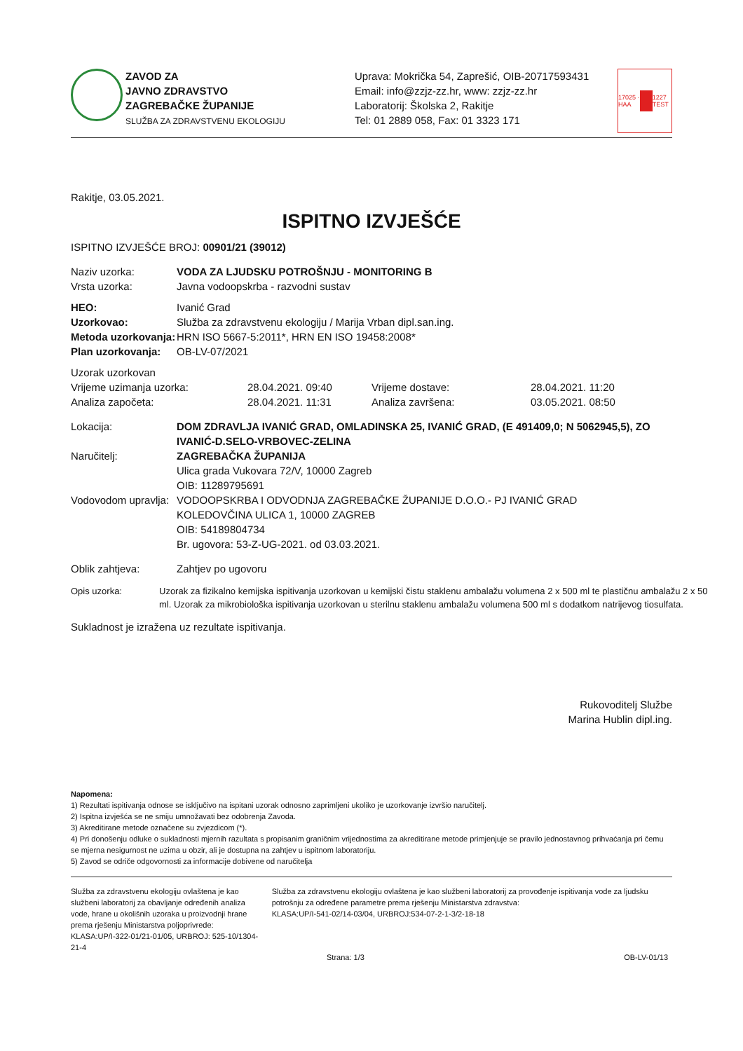ZAVOD ZA
JAVNO ZDRAVSTVO
ZAGREBAČKE ŽUPANIJE
SLUŽBA ZA ZDRAVSTVENU EKOLOGIJU
Uprava: Mokrička 54, Zaprešić, OIB-20717593431
Email: info@zzjz-zz.hr, www: zzjz-zz.hr
Laboratorij: Školska 2, Rakitje
Tel: 01 2889 058, Fax: 01 3323 171
17025 · HAA 1227 TEST
Rakitje, 03.05.2021.
ISPITNO IZVJEŠĆE
ISPITNO IZVJEŠĆE BROJ: 00901/21 (39012)
Naziv uzorka: VODA ZA LJUDSKU POTROŠNJU - MONITORING B
Vrsta uzorka: Javna vodoopskrba - razvodni sustav
HEO: Ivanić Grad
Uzorkovao: Služba za zdravstvenu ekologiju / Marija Vrban dipl.san.ing.
Metoda uzorkovanja: HRN ISO 5667-5:2011*, HRN EN ISO 19458:2008*
Plan uzorkovanja: OB-LV-07/2021
Uzorak uzorkovan
Vrijeme uzimanja uzorka: 28.04.2021. 09:40 Vrijeme dostave: 28.04.2021. 11:20
Analiza započeta: 28.04.2021. 11:31 Analiza završena: 03.05.2021. 08:50
Lokacija: DOM ZDRAVLJA IVANIĆ GRAD, OMLADINSKA 25, IVANIĆ GRAD, (E 491409,0; N 5062945,5), ZO IVANIĆ-D.SELO-VRBOVEC-ZELINA
Naručitelj: ZAGREBAČKA ŽUPANIJA
Ulica grada Vukovara 72/V, 10000 Zagreb
OIB: 11289795691
Vodovodom upravlja: VODOOPSKRBA I ODVODNJA ZAGREBAČKE ŽUPANIJE D.O.O.- PJ IVANIĆ GRAD
KOLEDOVČINA ULICA 1, 10000 ZAGREB
OIB: 54189804734
Br. ugovora: 53-Z-UG-2021. od 03.03.2021.
Oblik zahtjeva: Zahtjev po ugovoru
Opis uzorka: Uzorak za fizikalno kemijska ispitivanja uzorkovan u kemijski čistu staklenu ambalažu volumena 2 x 500 ml te plastičnu ambalažu 2 x 50 ml. Uzorak za mikrobiološka ispitivanja uzorkovan u sterilnu staklenu ambalažu volumena 500 ml s dodatkom natrijevog tiosulfata.
Sukladnost je izražena uz rezultate ispitivanja.
Rukovoditelj Službe
Marina Hublin dipl.ing.
Napomena:
1) Rezultati ispitivanja odnose se isključivo na ispitani uzorak odnosno zaprimljeni ukoliko je uzorkovanje izvršio naručitelj.
2) Ispitna izvješća se ne smiju umnožavati bez odobrenja Zavoda.
3) Akreditirane metode označene su zvjezdicom (*).
4) Pri donošenju odluke o sukladnosti mjernih razultata s propisanim graničnim vrijednostima za akreditirane metode primjenjuje se pravilo jednostavnog prihvaćanja pri čemu se mjerna nesigurnost ne uzima u obzir, ali je dostupna na zahtjev u ispitnom laboratoriju.
5) Zavod se odriče odgovornosti za informacije dobivene od naručitelja
Služba za zdravstvenu ekologiju ovlaštena je kao službeni laboratorij za obavljanje određenih analiza vode, hrane u okolišnih uzoraka u proizvodnji hrane prema rješenju Ministarstva poljoprivrede:
KLASA:UP/I-322-01/21-01/05, URBROJ: 525-10/1304-21-4
Služba za zdravstvenu ekologiju ovlaštena je kao službeni laboratorij za provođenje ispitivanja vode za ljudsku potrošnju za određene parametre prema rješenju Ministarstva zdravstva:
KLASA:UP/I-541-02/14-03/04, URBROJ:534-07-2-1-3/2-18-18
Strana: 1/3 OB-LV-01/13